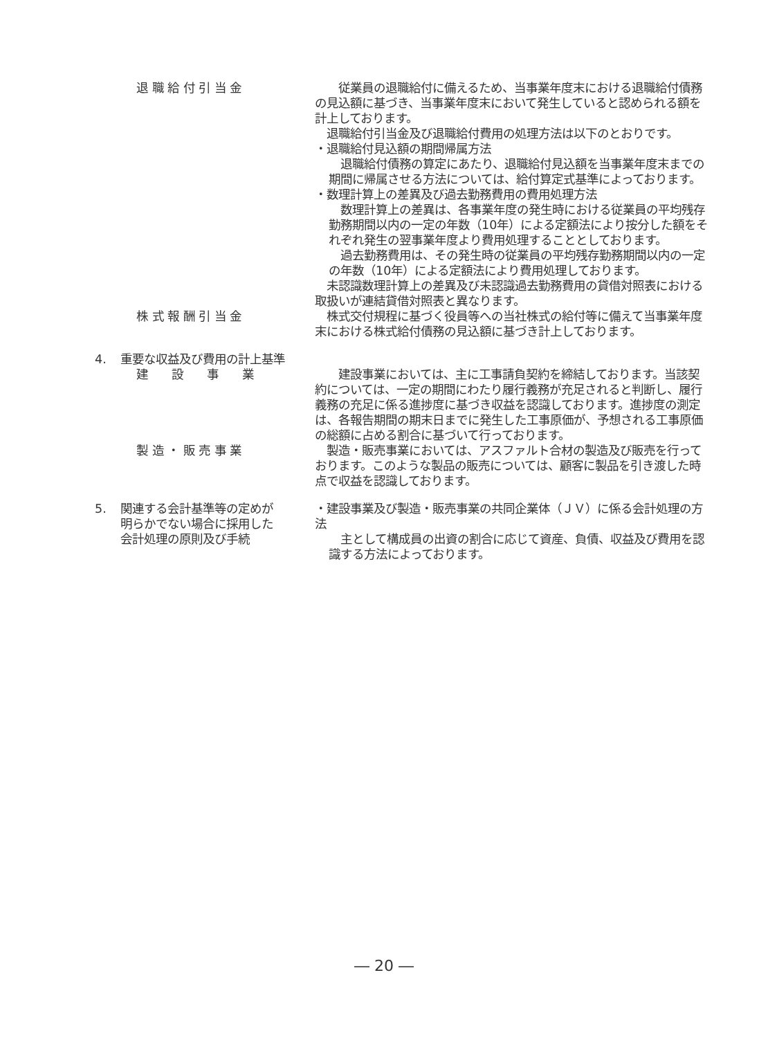退 職 給 付 引 当 金 　　従業員の退職給付に備えるため、当事業年度末における退職給付債務の見込額に基づき、当事業年度末において発生していると認められる額を計上しております。
　退職給付引当金及び退職給付費用の処理方法は以下のとおりです。
・退職給付見込額の期間帰属方法
　退職給付債務の算定にあたり、退職給付見込額を当事業年度末までの期間に帰属させる方法については、給付算定式基準によっております。
・数理計算上の差異及び過去勤務費用の費用処理方法
　数理計算上の差異は、各事業年度の発生時における従業員の平均残存勤務期間以内の一定の年数（10年）による定額法により按分した額をそれぞれ発生の翌事業年度より費用処理することとしております。
　過去勤務費用は、その発生時の従業員の平均残存勤務期間以内の一定の年数（10年）による定額法により費用処理しております。
　未認識数理計算上の差異及び未認識過去勤務費用の貸借対照表における取扱いが連結貸借対照表と異なります。
株 式 報 酬 引 当 金 　株式交付規程に基づく役員等への当社株式の給付等に備えて当事業年度末における株式給付債務の見込額に基づき計上しております。
4. 重要な収益及び費用の計上基準
建　　設　　事　　業 　　建設事業においては、主に工事請負契約を締結しております。当該契約については、一定の期間にわたり履行義務が充足されると判断し、履行義務の充足に係る進捗度に基づき収益を認識しております。進捗度の測定は、各報告期間の期末日までに発生した工事原価が、予想される工事原価の総額に占める割合に基づいて行っております。
製 造 ・ 販 売 事 業 　製造・販売事業においては、アスファルト合材の製造及び販売を行っております。このような製品の販売については、顧客に製品を引き渡した時点で収益を認識しております。
5. 関連する会計基準等の定めが
明らかでない場合に採用した
会計処理の原則及び手続
・建設事業及び製造・販売事業の共同企業体（ＪＶ）に係る会計処理の方法
　主として構成員の出資の割合に応じて資産、負債、収益及び費用を認識する方法によっております。
― 20 ―